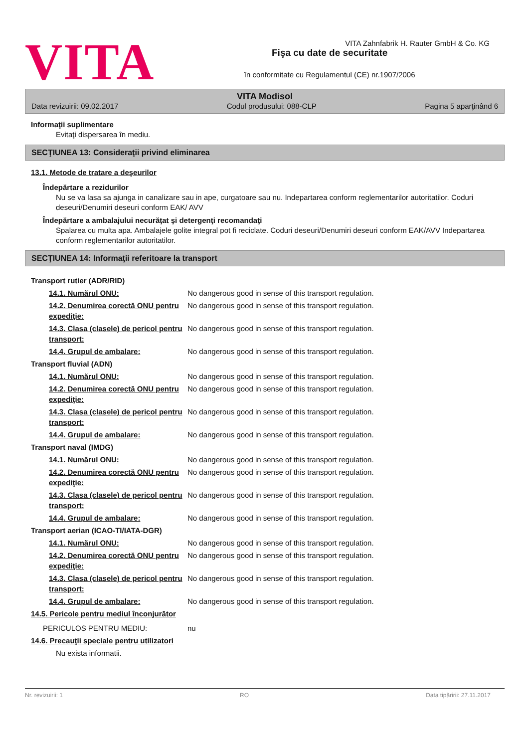VITA
VITA Zahnfabrik H. Rauter GmbH & Co. KG
Fişa cu date de securitate
în conformitate cu Regulamentul (CE) nr.1907/2006
VITA Modisol
Data revizuirii: 09.02.2017 Codul produsului: 088-CLP Pagina 5 aparţinând 6
Informaţii suplimentare
Evitaţi dispersarea în mediu.
SECŢIUNEA 13: Consideraţii privind eliminarea
13.1. Metode de tratare a deşeurilor
Îndepărtare a rezidurilor
Nu se va lasa sa ajunga in canalizare sau in ape, curgatoare sau nu. Indepartarea conform reglementarilor autoritatilor. Coduri deseuri/Denumiri deseuri conform EAK/ AVV
Îndepărtare a ambalajului necurăţat şi detergenţi recomandaţi
Spalarea cu multa apa. Ambalajele golite integral pot fi reciclate. Coduri deseuri/Denumiri deseuri conform EAK/AVV Indepartarea conform reglementarilor autoritatilor.
SECŢIUNEA 14: Informaţii referitoare la transport
| Transport rutier (ADR/RID) | |
| 14.1. Numărul ONU: | No dangerous good in sense of this transport regulation. |
| 14.2. Denumirea corectă ONU pentru expediţie: | No dangerous good in sense of this transport regulation. |
| 14.3. Clasa (clasele) de pericol pentru transport: | No dangerous good in sense of this transport regulation. |
| 14.4. Grupul de ambalare: | No dangerous good in sense of this transport regulation. |
| Transport fluvial (ADN) | |
| 14.1. Numărul ONU: | No dangerous good in sense of this transport regulation. |
| 14.2. Denumirea corectă ONU pentru expediţie: | No dangerous good in sense of this transport regulation. |
| 14.3. Clasa (clasele) de pericol pentru transport: | No dangerous good in sense of this transport regulation. |
| 14.4. Grupul de ambalare: | No dangerous good in sense of this transport regulation. |
| Transport naval (IMDG) | |
| 14.1. Numărul ONU: | No dangerous good in sense of this transport regulation. |
| 14.2. Denumirea corectă ONU pentru expediţie: | No dangerous good in sense of this transport regulation. |
| 14.3. Clasa (clasele) de pericol pentru transport: | No dangerous good in sense of this transport regulation. |
| 14.4. Grupul de ambalare: | No dangerous good in sense of this transport regulation. |
| Transport aerian (ICAO-TI/IATA-DGR) | |
| 14.1. Numărul ONU: | No dangerous good in sense of this transport regulation. |
| 14.2. Denumirea corectă ONU pentru expediţie: | No dangerous good in sense of this transport regulation. |
| 14.3. Clasa (clasele) de pericol pentru transport: | No dangerous good in sense of this transport regulation. |
| 14.4. Grupul de ambalare: | No dangerous good in sense of this transport regulation. |
| 14.5. Pericole pentru mediul înconjurător | |
| PERICULOS PENTRU MEDIU: | nu |
| 14.6. Precauţii speciale pentru utilizatori | |
| Nu exista informatii. | |
Nr. revizuirii: 1 RO Data tipăririi: 27.11.2017